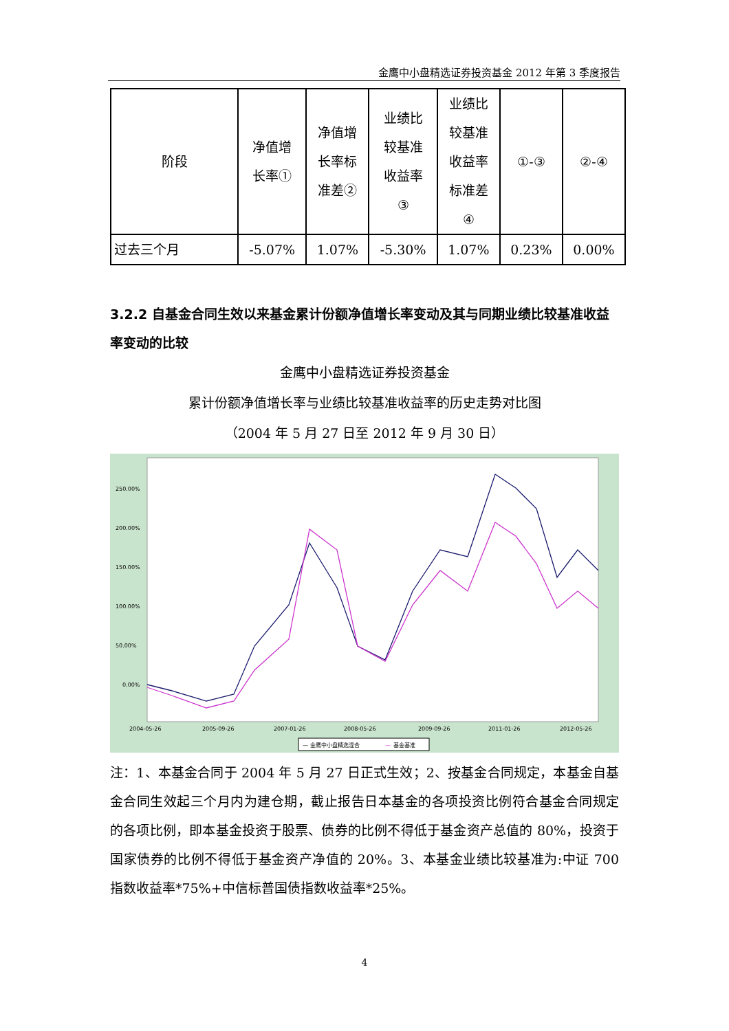金鹰中小盘精选证券投资基金 2012 年第 3 季度报告
| 阶段 | 净值增 长率① | 净值增 长率标 准差② | 业绩比 较基准 收益率 ③ | 业绩比 较基准 收益率 标准差 ④ | ①-③ | ②-④ |
| --- | --- | --- | --- | --- | --- | --- |
| 过去三个月 | -5.07% | 1.07% | -5.30% | 1.07% | 0.23% | 0.00% |
3.2.2 自基金合同生效以来基金累计份额净值增长率变动及其与同期业绩比较基准收益率变动的比较
金鹰中小盘精选证券投资基金
累计份额净值增长率与业绩比较基准收益率的历史走势对比图
（2004 年 5 月 27 日至 2012 年 9 月 30 日）
250.00%
200.00%
150.00%
100.00%
50.00%
0.00%
2004-05-26
2005-09-26
2007-01-26
2008-05-26
2009-09-26
2011-01-26
2012-05-26
— 金鹰中小盘精选混合
—
基金基准
注：1、本基金合同于 2004 年 5 月 27 日正式生效；2、按基金合同规定，本基金自基金合同生效起三个月内为建仓期，截止报告日本基金的各项投资比例符合基金合同规定的各项比例，即本基金投资于股票、债券的比例不得低于基金资产总值的 80%，投资于国家债券的比例不得低于基金资产净值的 20%。3、本基金业绩比较基准为:中证 700 指数收益率*75%+中信标普国债指数收益率*25%。
4